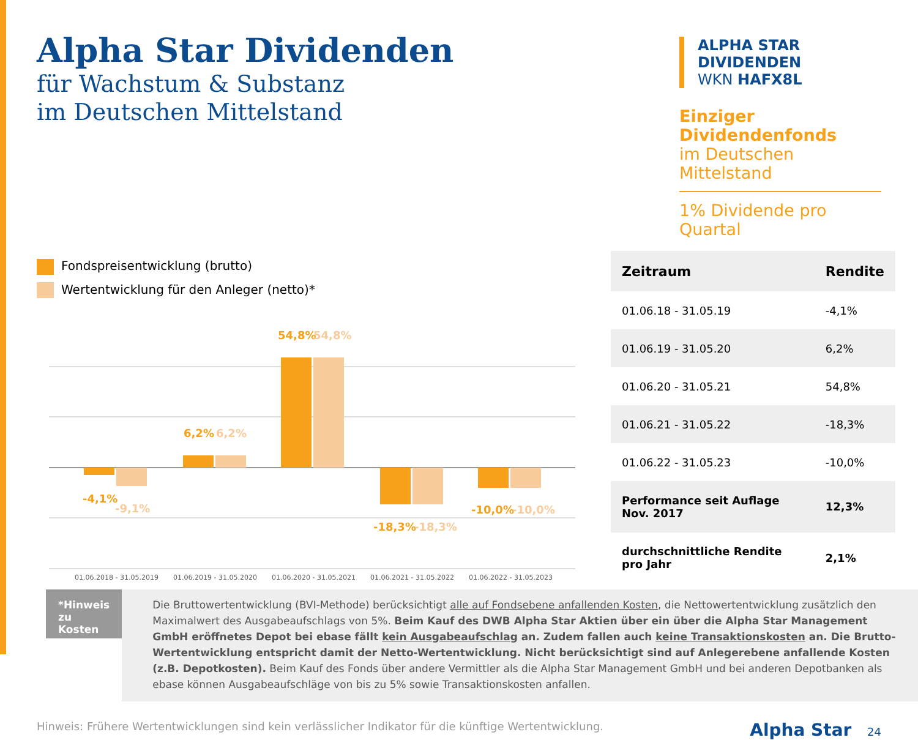Alpha Star Dividenden
für Wachstum & Substanz
im Deutschen Mittelstand
ALPHA STAR DIVIDENDEN
WKN HAFX8L
Einziger Dividendenfonds
im Deutschen Mittelstand
1% Dividende pro Quartal
Fondspreisentwicklung (brutto)
Wertentwicklung für den Anleger (netto)*
-4,1%
6,2%
54,8%
-18,3%
-10,0%
-9,1%
6,2%
54,8%
-18,3%
-10,0%
01.06.2018 - 31.05.2019
01.06.2019 - 31.05.2020
01.06.2020 - 31.05.2021
01.06.2021 - 31.05.2022
01.06.2022 - 31.05.2023
| Zeitraum | Rendite |
| --- | --- |
| 01.06.18 - 31.05.19 | -4,1% |
| 01.06.19 - 31.05.20 | 6,2% |
| 01.06.20 - 31.05.21 | 54,8% |
| 01.06.21 - 31.05.22 | -18,3% |
| 01.06.22 - 31.05.23 | -10,0% |
| Performance seit Auflage Nov. 2017 | 12,3% |
| durchschnittliche Rendite pro Jahr | 2,1% |
*Hinweis zu Kosten
Die Bruttowertentwicklung (BVI-Methode) berücksichtigt alle auf Fondsebene anfallenden Kosten, die Nettowertentwicklung zusätzlich den Maximalwert des Ausgabeaufschlags von 5%. Beim Kauf des DWB Alpha Star Aktien über ein über die Alpha Star Management GmbH eröffnetes Depot bei ebase fällt kein Ausgabeaufschlag an. Zudem fallen auch keine Transaktionskosten an. Die Brutto-Wertentwicklung entspricht damit der Netto-Wertentwicklung. Nicht berücksichtigt sind auf Anlegerebene anfallende Kosten (z.B. Depotkosten). Beim Kauf des Fonds über andere Vermittler als die Alpha Star Management GmbH und bei anderen Depotbanken als ebase können Ausgabeaufschläge von bis zu 5% sowie Transaktionskosten anfallen.
Hinweis: Frühere Wertentwicklungen sind kein verlässlicher Indikator für die künftige Wertentwicklung. Alpha Star 24